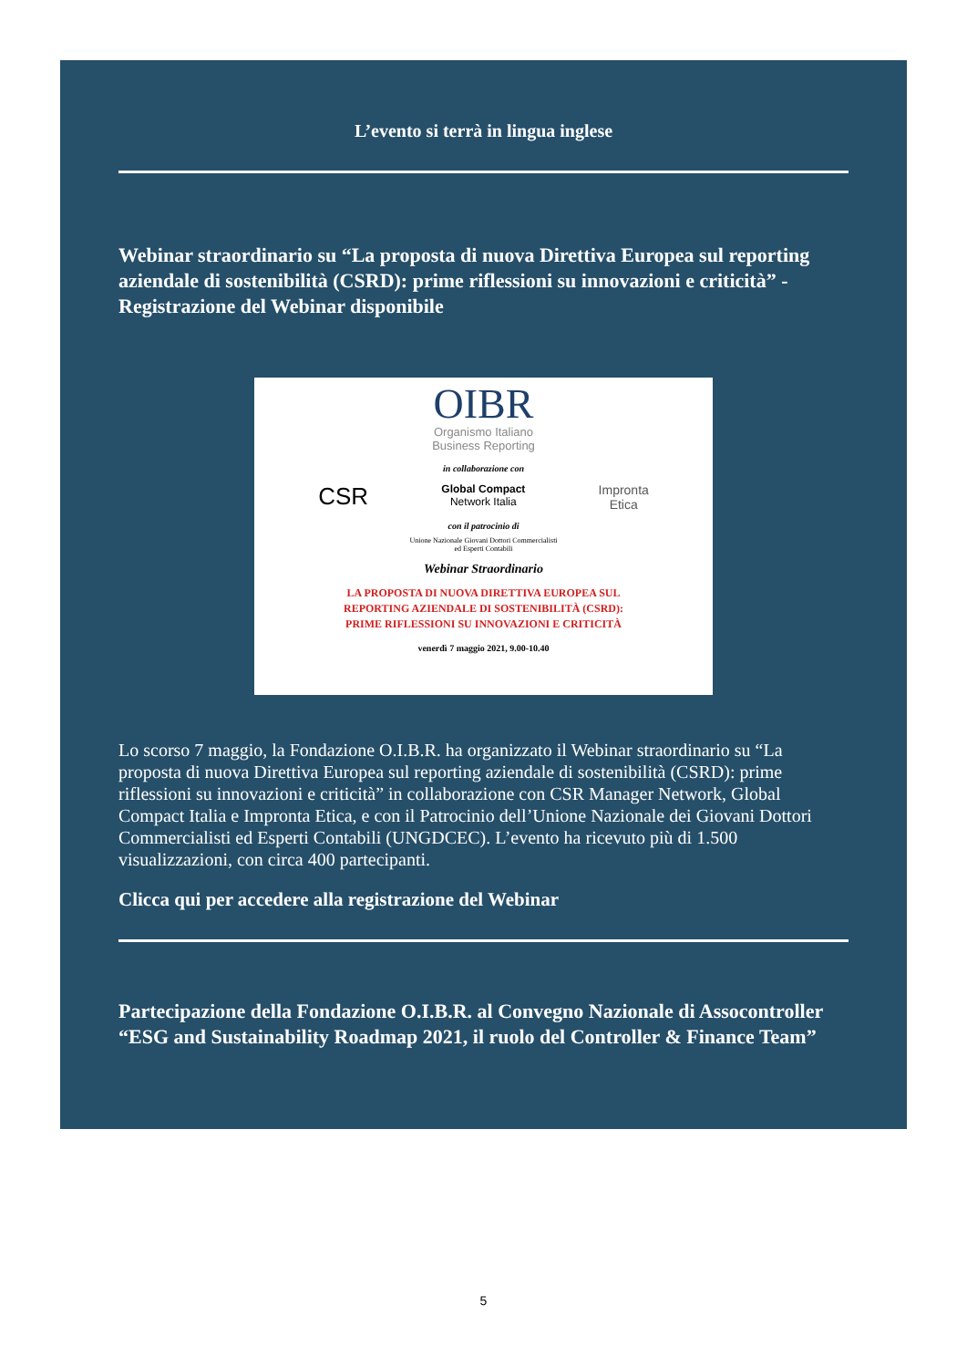L’evento si terrà in lingua inglese
Webinar straordinario su “La proposta di nuova Direttiva Europea sul reporting aziendale di sostenibilità (CSRD): prime riflessioni su innovazioni e criticità” - Registrazione del Webinar disponibile
OIBR
Organismo Italiano
Business Reporting
in collaborazione con
CSR Global Compact
Network Italia Impronta
Etica
con il patrocinio di
Unione Nazionale Giovani Dottori Commercialisti
ed Esperti Contabili
Webinar Straordinario
LA PROPOSTA DI NUOVA DIRETTIVA EUROPEA SUL
REPORTING AZIENDALE DI SOSTENIBILITÀ (CSRD):
PRIME RIFLESSIONI SU INNOVAZIONI E CRITICITÀ
venerdì 7 maggio 2021, 9.00-10.40
Lo scorso 7 maggio, la Fondazione O.I.B.R. ha organizzato il Webinar straordinario su “La proposta di nuova Direttiva Europea sul reporting aziendale di sostenibilità (CSRD): prime riflessioni su innovazioni e criticità” in collaborazione con CSR Manager Network, Global Compact Italia e Impronta Etica, e con il Patrocinio dell’Unione Nazionale dei Giovani Dottori Commercialisti ed Esperti Contabili (UNGDCEC). L’evento ha ricevuto più di 1.500 visualizzazioni, con circa 400 partecipanti.
Clicca qui per accedere alla registrazione del Webinar
Partecipazione della Fondazione O.I.B.R. al Convegno Nazionale di Assocontroller “ESG and Sustainability Roadmap 2021, il ruolo del Controller & Finance Team”
5